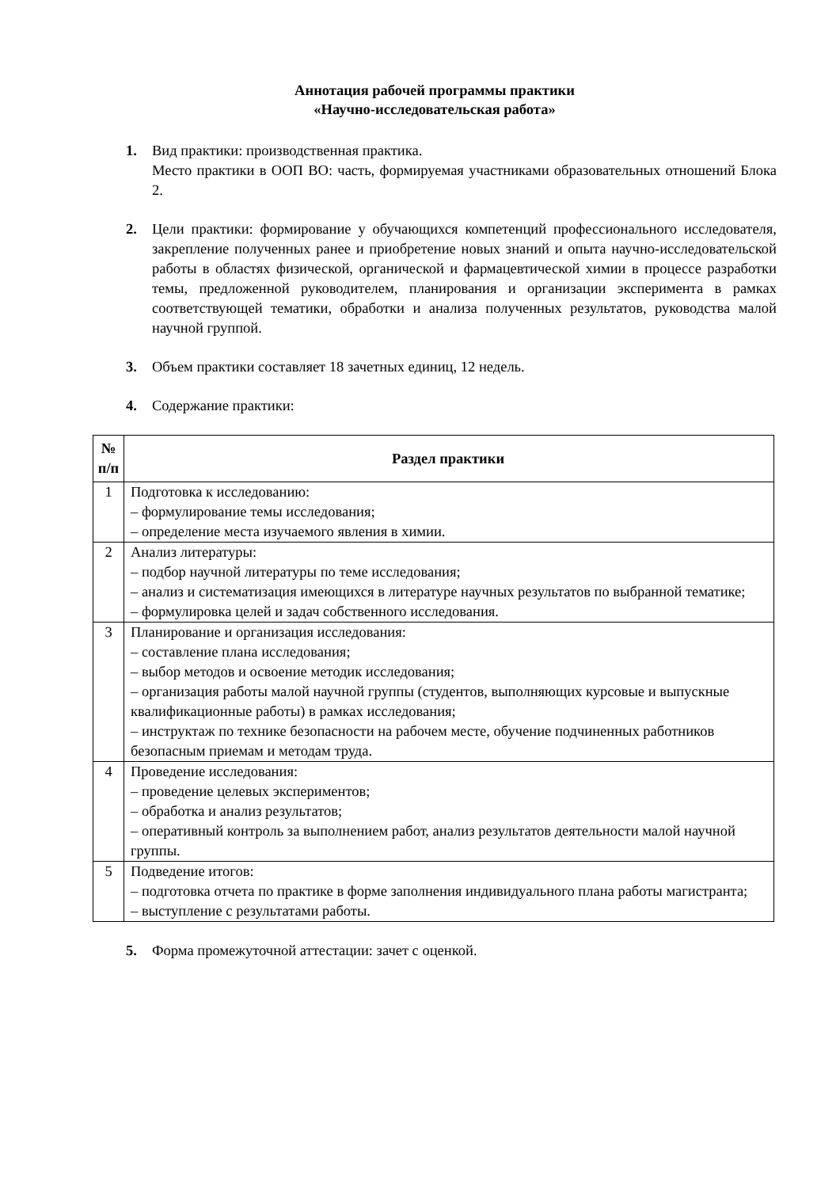Аннотация рабочей программы практики
«Научно-исследовательская работа»
1. Вид практики: производственная практика.
Место практики в ООП ВО: часть, формируемая участниками образовательных отношений Блока 2.
2. Цели практики: формирование у обучающихся компетенций профессионального исследователя, закрепление полученных ранее и приобретение новых знаний и опыта научно-исследовательской работы в областях физической, органической и фармацевтической химии в процессе разработки темы, предложенной руководителем, планирования и организации эксперимента в рамках соответствующей тематики, обработки и анализа полученных результатов, руководства малой научной группой.
3. Объем практики составляет 18 зачетных единиц, 12 недель.
4. Содержание практики:
| № п/п | Раздел практики |
| --- | --- |
| 1 | Подготовка к исследованию: – формулирование темы исследования; – определение места изучаемого явления в химии. |
| 2 | Анализ литературы: – подбор научной литературы по теме исследования; – анализ и систематизация имеющихся в литературе научных результатов по выбранной тематике; – формулировка целей и задач собственного исследования. |
| 3 | Планирование и организация исследования: – составление плана исследования; – выбор методов и освоение методик исследования; – организация работы малой научной группы (студентов, выполняющих курсовые и выпускные квалификационные работы) в рамках исследования; – инструктаж по технике безопасности на рабочем месте, обучение подчиненных работников безопасным приемам и методам труда. |
| 4 | Проведение исследования: – проведение целевых экспериментов; – обработка и анализ результатов; – оперативный контроль за выполнением работ, анализ результатов деятельности малой научной группы. |
| 5 | Подведение итогов: – подготовка отчета по практике в форме заполнения индивидуального плана работы магистранта; – выступление с результатами работы. |
5. Форма промежуточной аттестации: зачет с оценкой.